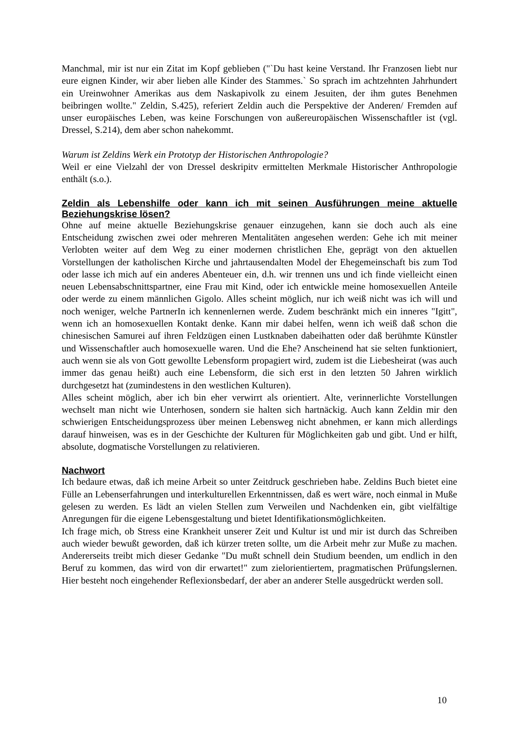Manchmal, mir ist nur ein Zitat im Kopf geblieben ("`Du hast keine Verstand. Ihr Franzosen liebt nur eure eignen Kinder, wir aber lieben alle Kinder des Stammes.` So sprach im achtzehnten Jahrhundert ein Ureinwohner Amerikas aus dem Naskapivolk zu einem Jesuiten, der ihm gutes Benehmen beibringen wollte." Zeldin, S.425), referiert Zeldin auch die Perspektive der Anderen/ Fremden auf unser europäisches Leben, was keine Forschungen von außereuropäischen Wissenschaftler ist (vgl. Dressel, S.214), dem aber schon nahekommt.
Warum ist Zeldins Werk ein Prototyp der Historischen Anthropologie?
Weil er eine Vielzahl der von Dressel deskripitv ermittelten Merkmale Historischer Anthropologie enthält (s.o.).
Zeldin als Lebenshilfe oder kann ich mit seinen Ausführungen meine aktuelle Beziehungskrise lösen?
Ohne auf meine aktuelle Beziehungskrise genauer einzugehen, kann sie doch auch als eine Entscheidung zwischen zwei oder mehreren Mentalitäten angesehen werden: Gehe ich mit meiner Verlobten weiter auf dem Weg zu einer modernen christlichen Ehe, geprägt von den aktuellen Vorstellungen der katholischen Kirche und jahrtausendalten Model der Ehegemeinschaft bis zum Tod oder lasse ich mich auf ein anderes Abenteuer ein, d.h. wir trennen uns und ich finde vielleicht einen neuen Lebensabschnittspartner, eine Frau mit Kind, oder ich entwickle meine homosexuellen Anteile oder werde zu einem männlichen Gigolo. Alles scheint möglich, nur ich weiß nicht was ich will und noch weniger, welche PartnerIn ich kennenlernen werde. Zudem beschränkt mich ein inneres "Igitt", wenn ich an homosexuellen Kontakt denke. Kann mir dabei helfen, wenn ich weiß daß schon die chinesischen Samurei auf ihren Feldzügen einen Lustknaben dabeihatten oder daß berühmte Künstler und Wissenschaftler auch homosexuelle waren. Und die Ehe? Anscheinend hat sie selten funktioniert, auch wenn sie als von Gott gewollte Lebensform propagiert wird, zudem ist die Liebesheirat (was auch immer das genau heißt) auch eine Lebensform, die sich erst in den letzten 50 Jahren wirklich durchgesetzt hat (zumindestens in den westlichen Kulturen).
Alles scheint möglich, aber ich bin eher verwirrt als orientiert. Alte, verinnerlichte Vorstellungen wechselt man nicht wie Unterhosen, sondern sie halten sich hartnäckig. Auch kann Zeldin mir den schwierigen Entscheidungsprozess über meinen Lebensweg nicht abnehmen, er kann mich allerdings darauf hinweisen, was es in der Geschichte der Kulturen für Möglichkeiten gab und gibt. Und er hilft, absolute, dogmatische Vorstellungen zu relativieren.
Nachwort
Ich bedaure etwas, daß ich meine Arbeit so unter Zeitdruck geschrieben habe. Zeldins Buch bietet eine Fülle an Lebenserfahrungen und interkulturellen Erkenntnissen, daß es wert wäre, noch einmal in Muße gelesen zu werden. Es lädt an vielen Stellen zum Verweilen und Nachdenken ein, gibt vielfältige Anregungen für die eigene Lebensgestaltung und bietet Identifikationsmöglichkeiten.
Ich frage mich, ob Stress eine Krankheit unserer Zeit und Kultur ist und mir ist durch das Schreiben auch wieder bewußt geworden, daß ich kürzer treten sollte, um die Arbeit mehr zur Muße zu machen. Andererseits treibt mich dieser Gedanke "Du mußt schnell dein Studium beenden, um endlich in den Beruf zu kommen, das wird von dir erwartet!" zum zielorientiertem, pragmatischen Prüfungslernen. Hier besteht noch eingehender Reflexionsbedarf, der aber an anderer Stelle ausgedrückt werden soll.
10